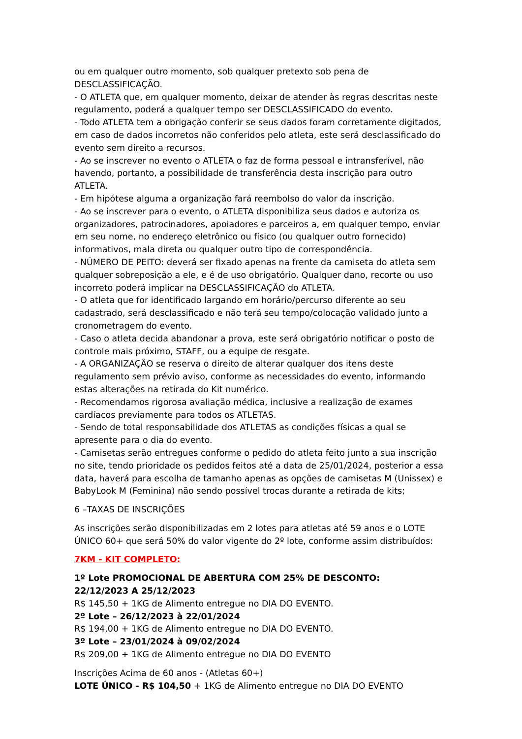ou em qualquer outro momento, sob qualquer pretexto sob pena de DESCLASSIFICAÇÃO.
- O ATLETA que, em qualquer momento, deixar de atender às regras descritas neste regulamento, poderá a qualquer tempo ser DESCLASSIFICADO do evento.
- Todo ATLETA tem a obrigação conferir se seus dados foram corretamente digitados, em caso de dados incorretos não conferidos pelo atleta, este será desclassificado do evento sem direito a recursos.
- Ao se inscrever no evento o ATLETA o faz de forma pessoal e intransferível, não havendo, portanto, a possibilidade de transferência desta inscrição para outro ATLETA.
- Em hipótese alguma a organização fará reembolso do valor da inscrição.
- Ao se inscrever para o evento, o ATLETA disponibiliza seus dados e autoriza os organizadores, patrocinadores, apoiadores e parceiros a, em qualquer tempo, enviar em seu nome, no endereço eletrônico ou físico (ou qualquer outro fornecido) informativos, mala direta ou qualquer outro tipo de correspondência.
- NÚMERO DE PEITO: deverá ser fixado apenas na frente da camiseta do atleta sem qualquer sobreposição a ele, e é de uso obrigatório. Qualquer dano, recorte ou uso incorreto poderá implicar na DESCLASSIFICAÇÃO do ATLETA.
- O atleta que for identificado largando em horário/percurso diferente ao seu cadastrado, será desclassificado e não terá seu tempo/colocação validado junto a cronometragem do evento.
- Caso o atleta decida abandonar a prova, este será obrigatório notificar o posto de controle mais próximo, STAFF, ou a equipe de resgate.
- A ORGANIZAÇÃO se reserva o direito de alterar qualquer dos itens deste regulamento sem prévio aviso, conforme as necessidades do evento, informando estas alterações na retirada do Kit numérico.
- Recomendamos rigorosa avaliação médica, inclusive a realização de exames cardíacos previamente para todos os ATLETAS.
- Sendo de total responsabilidade dos ATLETAS as condições físicas a qual se apresente para o dia do evento.
- Camisetas serão entregues conforme o pedido do atleta feito junto a sua inscrição no site, tendo prioridade os pedidos feitos até a data de 25/01/2024, posterior a essa data, haverá para escolha de tamanho apenas as opções de camisetas M (Unissex) e BabyLook M (Feminina) não sendo possível trocas durante a retirada de kits;
6 –TAXAS DE INSCRIÇÕES
As inscrições serão disponibilizadas em 2 lotes para atletas até 59 anos e o LOTE ÚNICO 60+ que será 50% do valor vigente do 2º lote, conforme assim distribuídos:
7KM - KIT COMPLETO:
1º Lote PROMOCIONAL DE ABERTURA COM 25% DE DESCONTO:
22/12/2023 A 25/12/2023
R$ 145,50 + 1KG de Alimento entregue no DIA DO EVENTO.
2º Lote – 26/12/2023 à 22/01/2024
R$ 194,00 + 1KG de Alimento entregue no DIA DO EVENTO.
3º Lote – 23/01/2024 à 09/02/2024
R$ 209,00 + 1KG de Alimento entregue no DIA DO EVENTO
Inscrições Acima de 60 anos - (Atletas 60+)
LOTE ÚNICO - R$ 104,50 + 1KG de Alimento entregue no DIA DO EVENTO